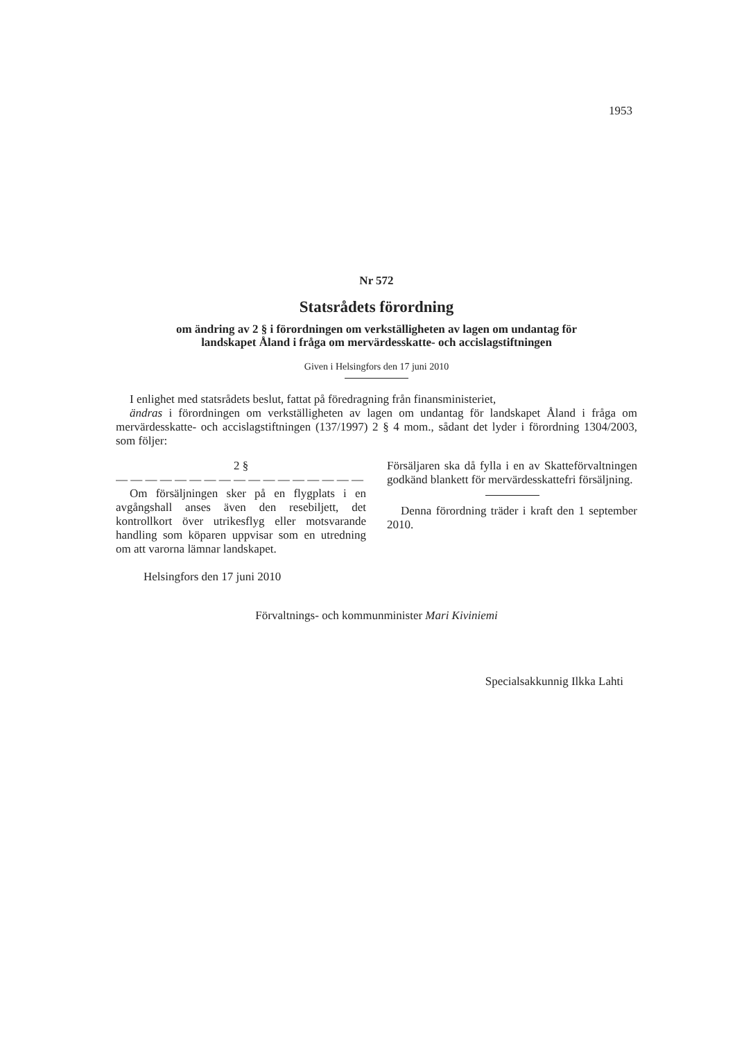1953
Nr 572
Statsrådets förordning
om ändring av 2 § i förordningen om verkställigheten av lagen om undantag för
landskapet Åland i fråga om mervärdesskatte- och accislagstiftningen
Given i Helsingfors den 17 juni 2010
I enlighet med statsrådets beslut, fattat på föredragning från finansministeriet,
ändras i förordningen om verkställigheten av lagen om undantag för landskapet Åland i fråga om mervärdesskatte- och accislagstiftningen (137/1997) 2 § 4 mom., sådant det lyder i förordning 1304/2003, som följer:
2 §
— — — — — — — — — — — — — — — — — —
Om försäljningen sker på en flygplats i en avgångshall anses även den resebiljett, det kontrollkort över utrikesflyg eller motsvarande handling som köparen uppvisar som en utredning om att varorna lämnar landskapet.
Helsingfors den 17 juni 2010
Försäljaren ska då fylla i en av Skatteförvaltningen godkänd blankett för mervärdesskattefri försäljning.
Denna förordning träder i kraft den 1 september 2010.
Förvaltnings- och kommunminister Mari Kiviniemi
Specialsakkunnig Ilkka Lahti